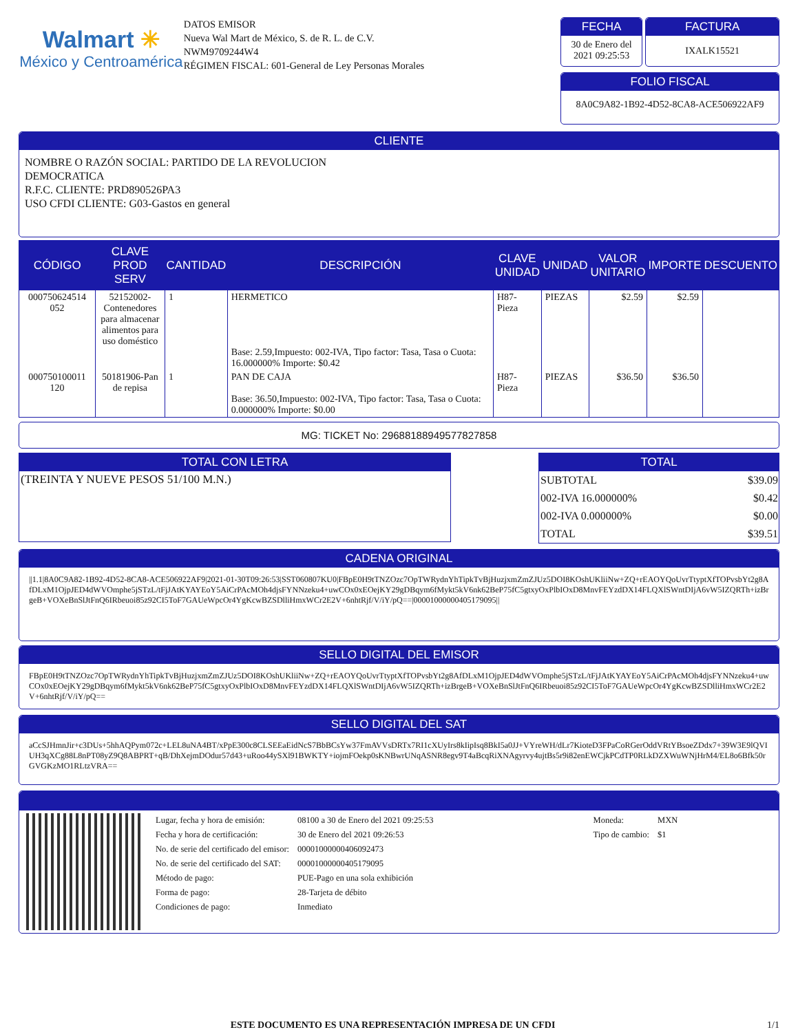Walmart ✳
México y Centroamérica
DATOS EMISOR
Nueva Wal Mart de México, S. de R. L. de C.V.
NWM9709244W4
RÉGIMEN FISCAL: 601-General de Ley Personas Morales
FECHA
30 de Enero del 2021 09:25:53
FACTURA
IXALK15521
FOLIO FISCAL
8A0C9A82-1B92-4D52-8CA8-ACE506922AF9
CLIENTE
NOMBRE O RAZÓN SOCIAL: PARTIDO DE LA REVOLUCION
DEMOCRATICA
R.F.C. CLIENTE: PRD890526PA3
USO CFDI CLIENTE: G03-Gastos en general
| CÓDIGO | CLAVE PROD SERV | CANTIDAD | DESCRIPCIÓN | CLAVE UNIDAD | UNIDAD | VALOR UNITARIO | IMPORTE | DESCUENTO |
| --- | --- | --- | --- | --- | --- | --- | --- | --- |
| 000750624514 052 | 52152002-Contenedores para almacenar alimentos para uso doméstico | 1 | HERMETICO Base: 2.59,Impuesto: 002-IVA, Tipo factor: Tasa, Tasa o Cuota: 16.000000% Importe: $0.42 | H87-Pieza | PIEZAS | $2.59 | $2.59 | |
| 000750100011 120 | 50181906-Pan de repisa | 1 | PAN DE CAJA Base: 36.50,Impuesto: 002-IVA, Tipo factor: Tasa, Tasa o Cuota: 0.000000% Importe: $0.00 | H87-Pieza | PIEZAS | $36.50 | $36.50 | |
MG: TICKET No: 29688188949577827858
TOTAL CON LETRA
(TREINTA Y NUEVE PESOS 51/100 M.N.)
TOTAL
| SUBTOTAL | $39.09 |
| 002-IVA 16.000000% | $0.42 |
| 002-IVA 0.000000% | $0.00 |
| TOTAL | $39.51 |
CADENA ORIGINAL
||1.1|8A0C9A82-1B92-4D52-8CA8-ACE506922AF9|2021-01-30T09:26:53|SST060807KU0|FBpE0H9tTNZOzc7OpTWRydnYhTipkTvBjHuzjxmZmZJUz5DOI8KOshUKliiNw+ZQ+rEAOYQoUvrTtyptXfTOPvsbYt2g8AfDLxM1OjpJED4dWVOmphe5jSTzL/tFjJAtKYAYEoY5AiCrPAcMOh4djsFYNNzeku4+uwCOx0xEOejKY29gDBqym6fMykt5kV6nk62BeP75fC5gtxyOxPlbIOxD8MnvFEYzdDX14FLQXlSWntDIjA6vW5IZQRTh+izBrgeB+VOXeBnSlJtFnQ6IRbeuoi85z92CI5ToF7GAUeWpcOr4YgKcwBZSDlliHmxWCr2E2V+6nhtRjf/V/iY/pQ==|00001000000405179095||
SELLO DIGITAL DEL EMISOR
FBpE0H9tTNZOzc7OpTWRydnYhTipkTvBjHuzjxmZmZJUz5DOI8KOshUKliiNw+ZQ+rEAOYQoUvrTtyptXfTOPvsbYt2g8AfDLxM1OjpJED4dWVOmphe5jSTzL/tFjJAtKYAYEoY5AiCrPAcMOh4djsFYNNzeku4+uwCOx0xEOejKY29gDBqym6fMykt5kV6nk62BeP75fC5gtxyOxPlbIOxD8MnvFEYzdDX14FLQXlSWntDIjA6vW5IZQRTh+izBrgeB+VOXeBnSlJtFnQ6IRbeuoi85z92CI5ToF7GAUeWpcOr4YgKcwBZSDlliHmxWCr2E2V+6nhtRjf/V/iY/pQ==
SELLO DIGITAL DEL SAT
aCcSJHmnJir+c3DUs+5hhAQPym072c+LEL8uNA4BT/xPpE300c8CLSEEaEidNcS7BbBCsYw37FmAVVsDRTx7RI1cXUyIrs8kIipIsq8BkI5a0JJ+VYreWH/dLr7KioteD3FPaCoRGerOddVRtYBsoeZDdx7+39W3E9lQVIUH3qXCg88L8nPT08yZ9Q8ABPRT+qB/DhXejmDOdur57d43+uRoo44ySXl91BWKTY+iojmFOekp0sKNBwrUNqASNR8egv9T4aBcqRiXNAgyrvy4ujtBs5r9i82enEWCjkPCdTP0RLkDZXWuWNjHrM4/EL8o6Bfk50rGVGKzMO1RLtzVRA==
| Lugar, fecha y hora de emisión: | 08100 a 30 de Enero del 2021 09:25:53 |
| Fecha y hora de certificación: | 30 de Enero del 2021 09:26:53 |
| No. de serie del certificado del emisor: | 00001000000406092473 |
| No. de serie del certificado del SAT: | 00001000000405179095 |
| Método de pago: | PUE-Pago en una sola exhibición |
| Forma de pago: | 28-Tarjeta de débito |
| Condiciones de pago: | Inmediato |
| Moneda: | MXN |
| Tipo de cambio: | $1 |
ESTE DOCUMENTO ES UNA REPRESENTACIÓN IMPRESA DE UN CFDI
1/1